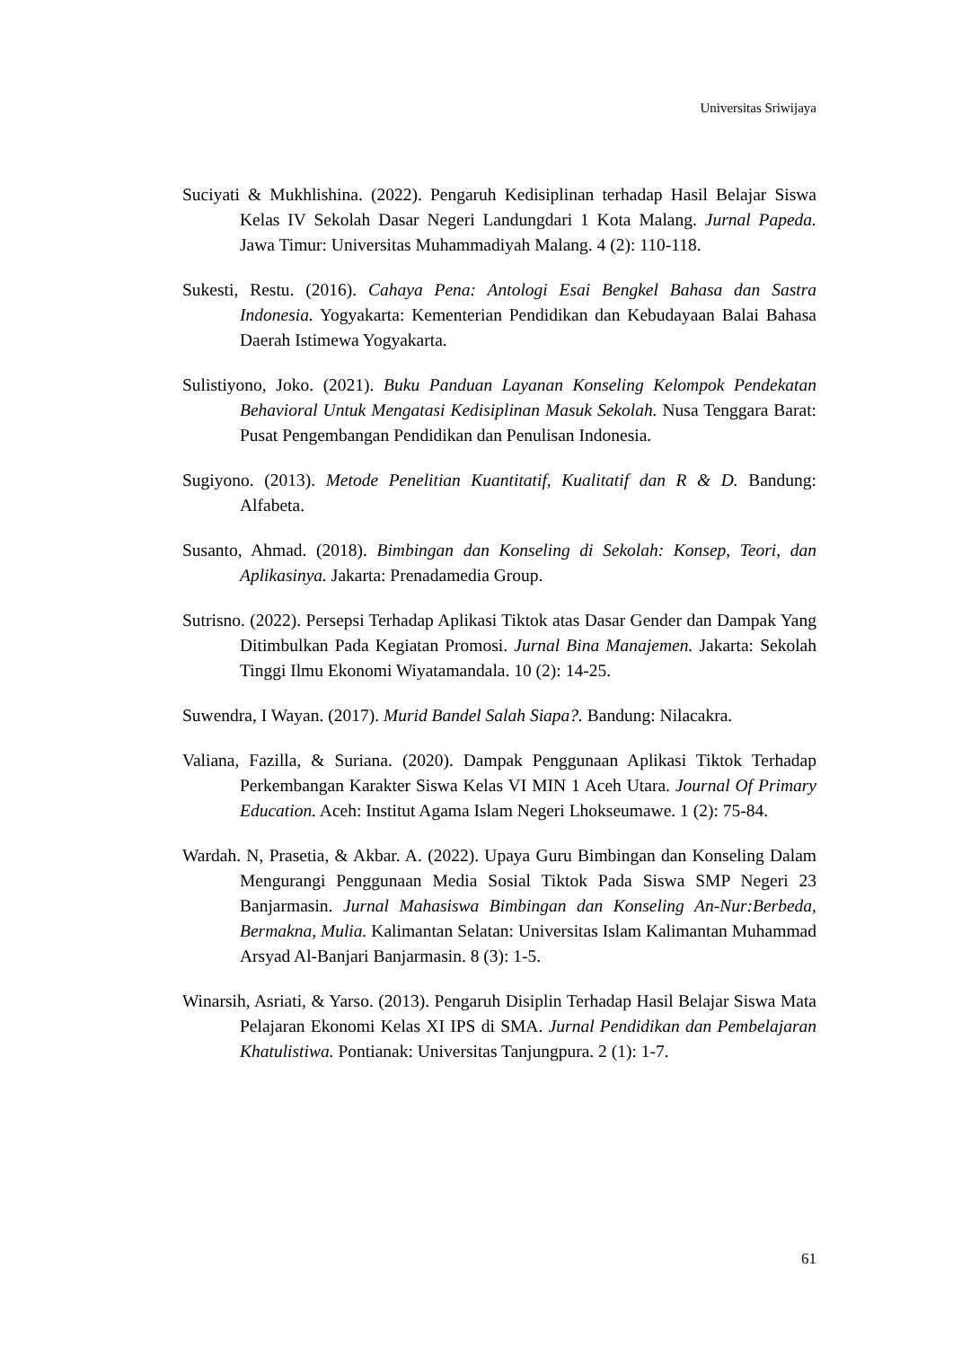Universitas Sriwijaya
Suciyati & Mukhlishina. (2022). Pengaruh Kedisiplinan terhadap Hasil Belajar Siswa Kelas IV Sekolah Dasar Negeri Landungdari 1 Kota Malang. Jurnal Papeda. Jawa Timur: Universitas Muhammadiyah Malang. 4 (2): 110-118.
Sukesti, Restu. (2016). Cahaya Pena: Antologi Esai Bengkel Bahasa dan Sastra Indonesia. Yogyakarta: Kementerian Pendidikan dan Kebudayaan Balai Bahasa Daerah Istimewa Yogyakarta.
Sulistiyono, Joko. (2021). Buku Panduan Layanan Konseling Kelompok Pendekatan Behavioral Untuk Mengatasi Kedisiplinan Masuk Sekolah. Nusa Tenggara Barat: Pusat Pengembangan Pendidikan dan Penulisan Indonesia.
Sugiyono. (2013). Metode Penelitian Kuantitatif, Kualitatif dan R & D. Bandung: Alfabeta.
Susanto, Ahmad. (2018). Bimbingan dan Konseling di Sekolah: Konsep, Teori, dan Aplikasinya. Jakarta: Prenadamedia Group.
Sutrisno. (2022). Persepsi Terhadap Aplikasi Tiktok atas Dasar Gender dan Dampak Yang Ditimbulkan Pada Kegiatan Promosi. Jurnal Bina Manajemen. Jakarta: Sekolah Tinggi Ilmu Ekonomi Wiyatamandala. 10 (2): 14-25.
Suwendra, I Wayan. (2017). Murid Bandel Salah Siapa?. Bandung: Nilacakra.
Valiana, Fazilla, & Suriana. (2020). Dampak Penggunaan Aplikasi Tiktok Terhadap Perkembangan Karakter Siswa Kelas VI MIN 1 Aceh Utara. Journal Of Primary Education. Aceh: Institut Agama Islam Negeri Lhokseumawe. 1 (2): 75-84.
Wardah. N, Prasetia, & Akbar. A. (2022). Upaya Guru Bimbingan dan Konseling Dalam Mengurangi Penggunaan Media Sosial Tiktok Pada Siswa SMP Negeri 23 Banjarmasin. Jurnal Mahasiswa Bimbingan dan Konseling An-Nur:Berbeda, Bermakna, Mulia. Kalimantan Selatan: Universitas Islam Kalimantan Muhammad Arsyad Al-Banjari Banjarmasin. 8 (3): 1-5.
Winarsih, Asriati, & Yarso. (2013). Pengaruh Disiplin Terhadap Hasil Belajar Siswa Mata Pelajaran Ekonomi Kelas XI IPS di SMA. Jurnal Pendidikan dan Pembelajaran Khatulistiwa. Pontianak: Universitas Tanjungpura. 2 (1): 1-7.
61